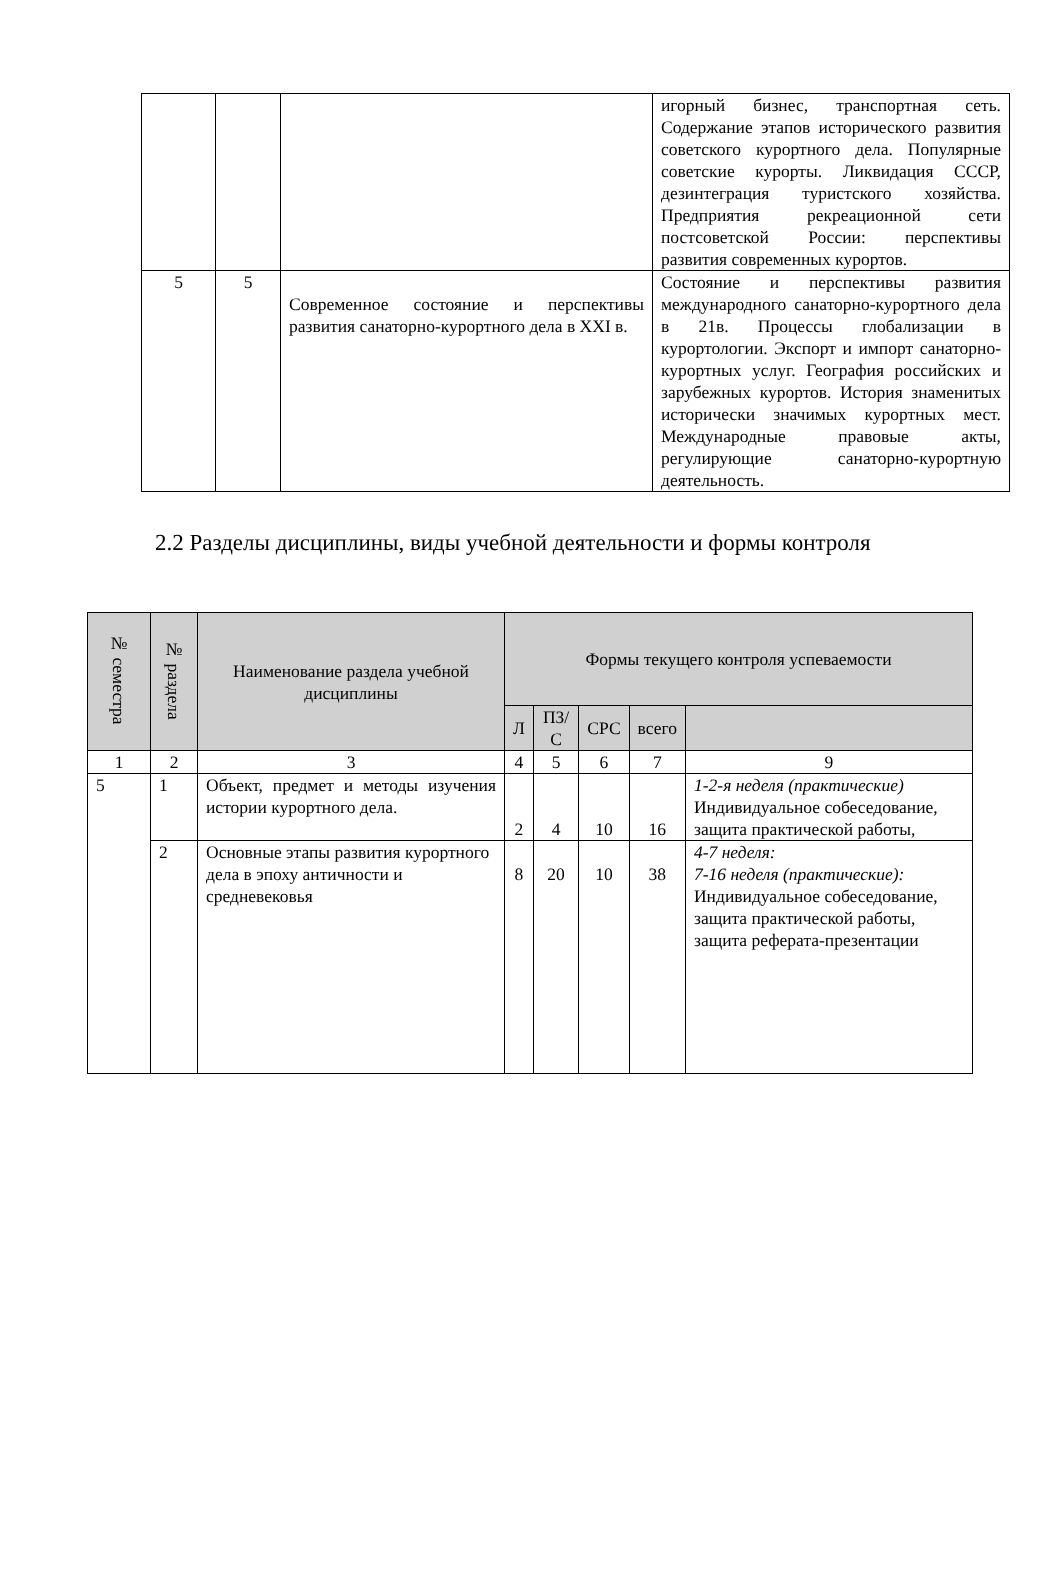| | | | игорный бизнес, транспортная сеть. Содержание этапов исторического развития советского курортного дела. Популярные советские курорты. Ликвидация СССР, дезинтеграция туристского хозяйства. Предприятия рекреационной сети постсоветской России: перспективы развития современных курортов. |
| 5 | 5 | Современное состояние и перспективы развития санаторно-курортного дела в XXI в. | Состояние и перспективы развития международного санаторно-курортного дела в 21в. Процессы глобализации в курортологии. Экспорт и импорт санаторно-курортных услуг. География российских и зарубежных курортов. История знаменитых исторически значимых курортных мест. Международные правовые акты, регулирующие санаторно-курортную деятельность. |
2.2 Разделы дисциплины, виды учебной деятельности и формы контроля
| № семестра | № раздела | Наименование раздела учебной дисциплины | Формы текущего контроля успеваемости | | | | |
| --- | --- | --- | --- | --- | --- | --- | --- |
| | | | Л | ПЗ/С | СРС | всего | |
| 1 | 2 | 3 | 4 | 5 | 6 | 7 | 9 |
| 5 | 1 | Объект, предмет и методы изучения истории курортного дела. | 2 | 4 | 10 | 16 | 1-2-я неделя (практические) Индивидуальное собеседование, защита практической работы, |
| | 2 | Основные этапы развития курортного дела в эпоху античности и средневековья | 8 | 20 | 10 | 38 | 4-7 неделя: 7-16 неделя (практические): Индивидуальное собеседование, защита практической работы, защита реферата-презентации |